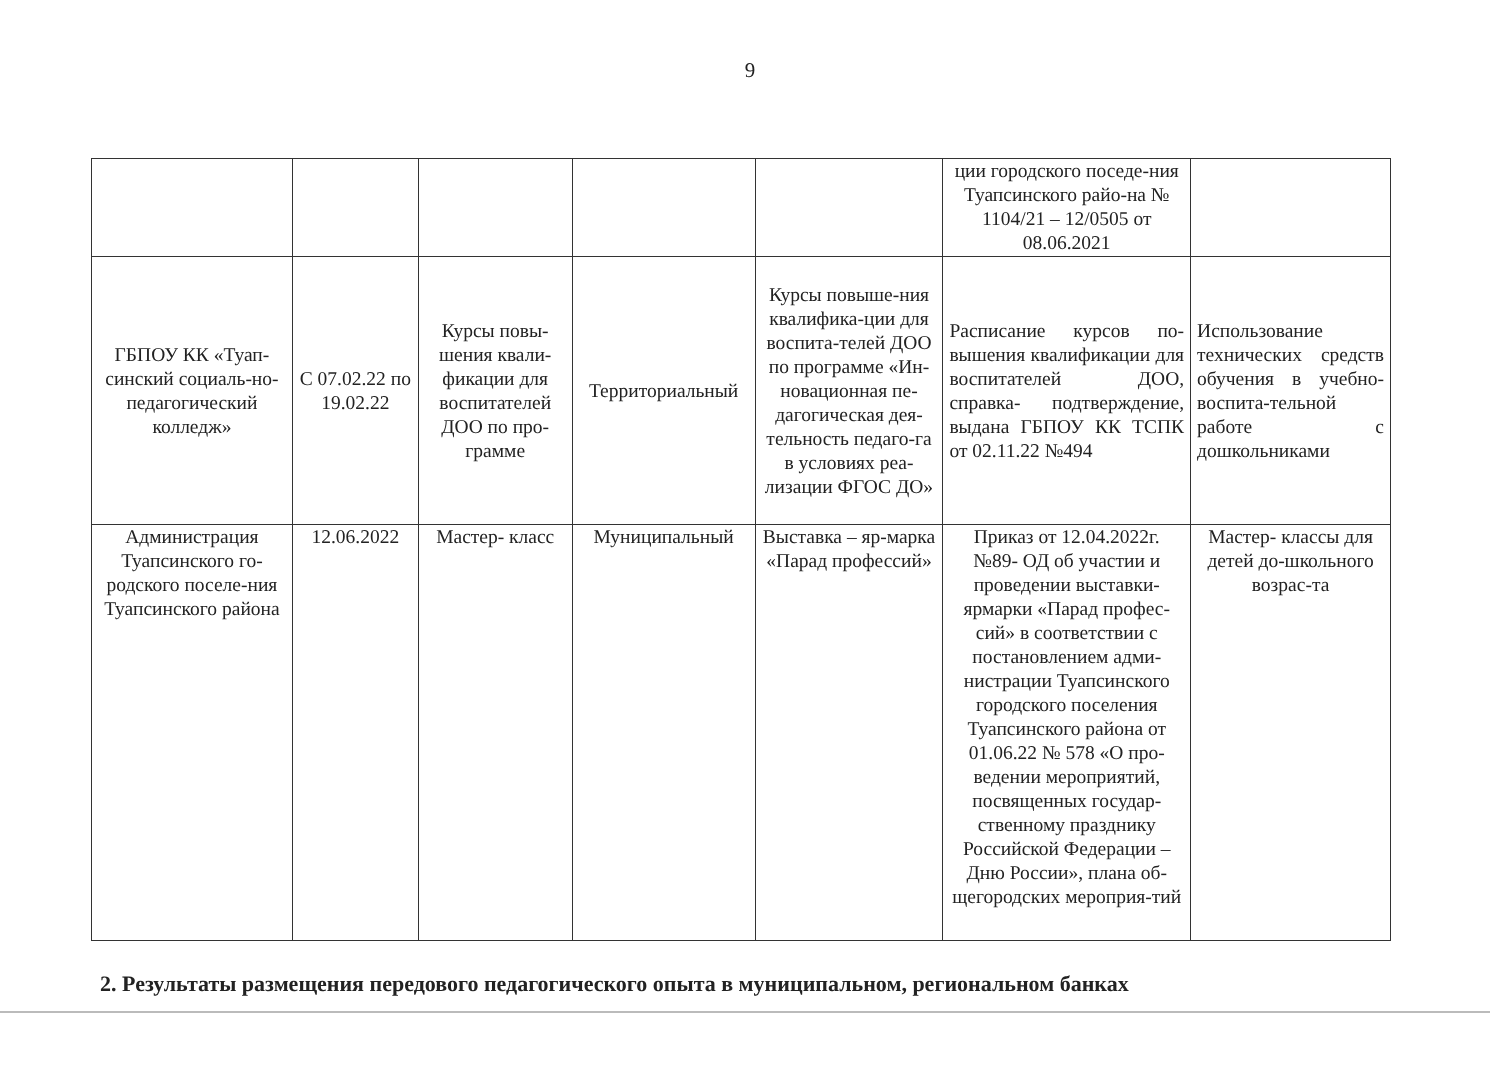9
| | | | | | ции городского поседе-ния Туапсинского райо-на № 1104/21 – 12/0505 от 08.06.2021 | |
| ГБПОУ КК «Туап-синский социаль-но-педагогический колледж» | С 07.02.22 по 19.02.22 | Курсы повы-шения квали-фикации для воспитателей ДОО по про-грамме | Территориальный | Курсы повыше-ния квалифика-ции для воспита-телей ДОО по программе «Ин-новационная пе-дагогическая дея-тельность педаго-га в условиях реа-лизации ФГОС ДО» | Расписание курсов по-вышения квалификации для воспитателей ДОО, справка- подтверждение, выдана ГБПОУ КК ТСПК от 02.11.22 №494 | Использование технических средств обучения в учебно- воспита-тельной работе с дошкольниками |
| Администрация Туапсинского го-родского поселе-ния Туапсинского района | 12.06.2022 | Мастер- класс | Муниципальный | Выставка – яр-марка «Парад профессий» | Приказ от 12.04.2022г. №89- ОД об участии и проведении выставки-ярмарки «Парад профес-сий» в соответствии с постановлением адми-нистрации Туапсинского городского поселения Туапсинского района от 01.06.22 № 578 «О про-ведении мероприятий, посвященных государ-ственному празднику Российской Федерации – Дню России», плана об-щегородских мероприя-тий | Мастер- классы для детей до-школьного возрас-та |
2. Результаты размещения передового педагогического опыта в муниципальном, региональном банках